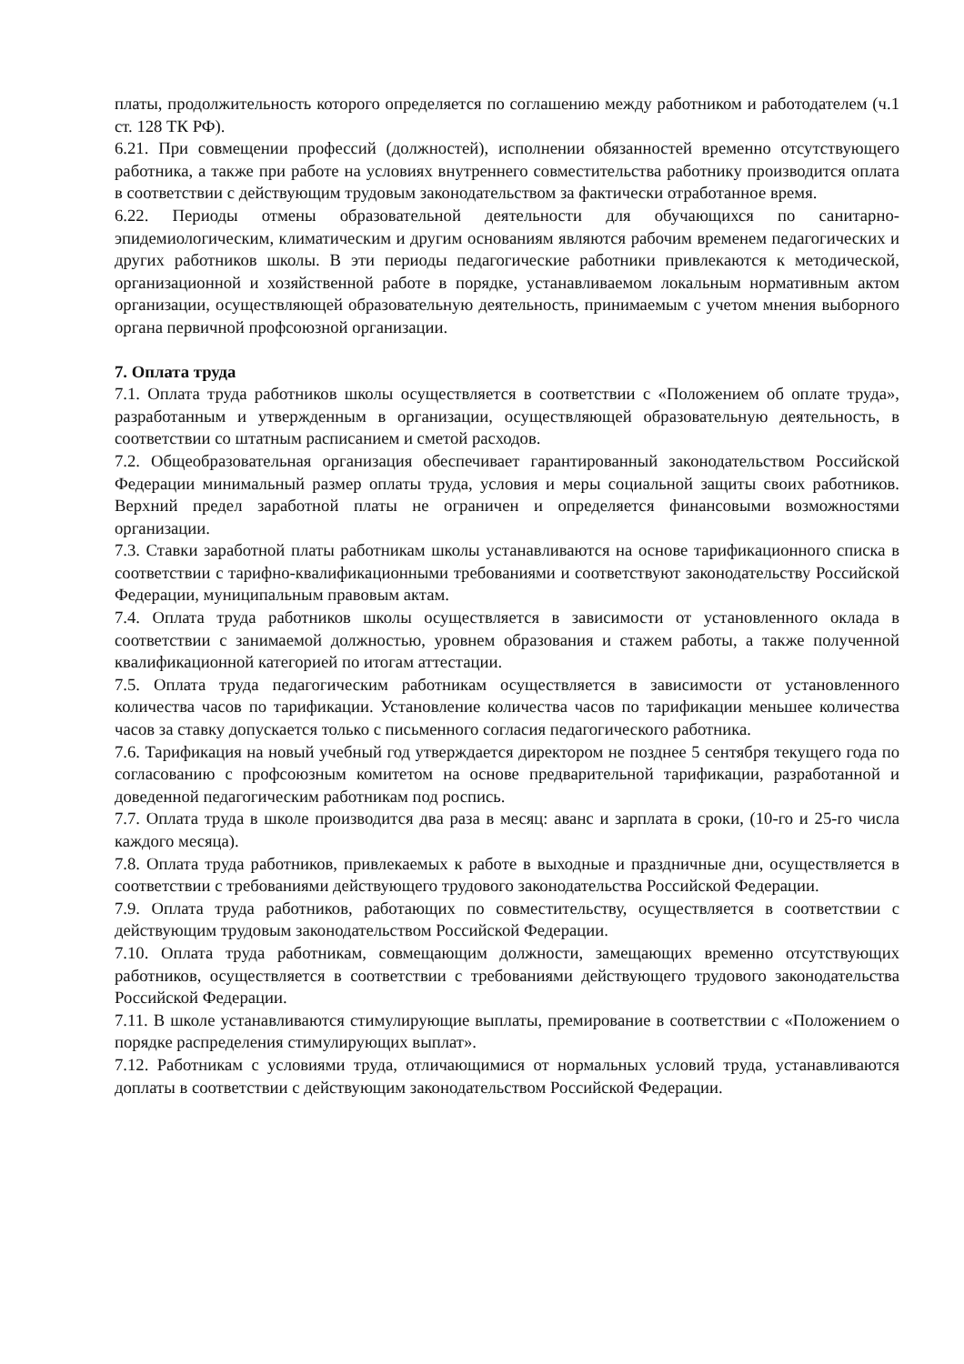платы, продолжительность которого определяется по соглашению между работником и работодателем (ч.1 ст. 128 ТК РФ).
6.21. При совмещении профессий (должностей), исполнении обязанностей временно отсутствующего работника, а также при работе на условиях внутреннего совместительства работнику производится оплата в соответствии с действующим трудовым законодательством за фактически отработанное время.
6.22. Периоды отмены образовательной деятельности для обучающихся по санитарно-эпидемиологическим, климатическим и другим основаниям являются рабочим временем педагогических и других работников школы. В эти периоды педагогические работники привлекаются к методической, организационной и хозяйственной работе в порядке, устанавливаемом локальным нормативным актом организации, осуществляющей образовательную деятельность, принимаемым с учетом мнения выборного органа первичной профсоюзной организации.
7. Оплата труда
7.1. Оплата труда работников школы осуществляется в соответствии с «Положением об оплате труда», разработанным и утвержденным в организации, осуществляющей образовательную деятельность, в соответствии со штатным расписанием и сметой расходов.
7.2. Общеобразовательная организация обеспечивает гарантированный законодательством Российской Федерации минимальный размер оплаты труда, условия и меры социальной защиты своих работников. Верхний предел заработной платы не ограничен и определяется финансовыми возможностями организации.
7.3. Ставки заработной платы работникам школы устанавливаются на основе тарификационного списка в соответствии с тарифно-квалификационными требованиями и соответствуют законодательству Российской Федерации, муниципальным правовым актам.
7.4. Оплата труда работников школы осуществляется в зависимости от установленного оклада в соответствии с занимаемой должностью, уровнем образования и стажем работы, а также полученной квалификационной категорией по итогам аттестации.
7.5. Оплата труда педагогическим работникам осуществляется в зависимости от установленного количества часов по тарификации. Установление количества часов по тарификации меньшее количества часов за ставку допускается только с письменного согласия педагогического работника.
7.6. Тарификация на новый учебный год утверждается директором не позднее 5 сентября текущего года по согласованию с профсоюзным комитетом на основе предварительной тарификации, разработанной и доведенной педагогическим работникам под роспись.
7.7. Оплата труда в школе производится два раза в месяц: аванс и зарплата в сроки, (10-го и 25-го числа каждого месяца).
7.8. Оплата труда работников, привлекаемых к работе в выходные и праздничные дни, осуществляется в соответствии с требованиями действующего трудового законодательства Российской Федерации.
7.9. Оплата труда работников, работающих по совместительству, осуществляется в соответствии с действующим трудовым законодательством Российской Федерации.
7.10. Оплата труда работникам, совмещающим должности, замещающих временно отсутствующих работников, осуществляется в соответствии с требованиями действующего трудового законодательства Российской Федерации.
7.11. В школе устанавливаются стимулирующие выплаты, премирование в соответствии с «Положением о порядке распределения стимулирующих выплат».
7.12. Работникам с условиями труда, отличающимися от нормальных условий труда, устанавливаются доплаты в соответствии с действующим законодательством Российской Федерации.